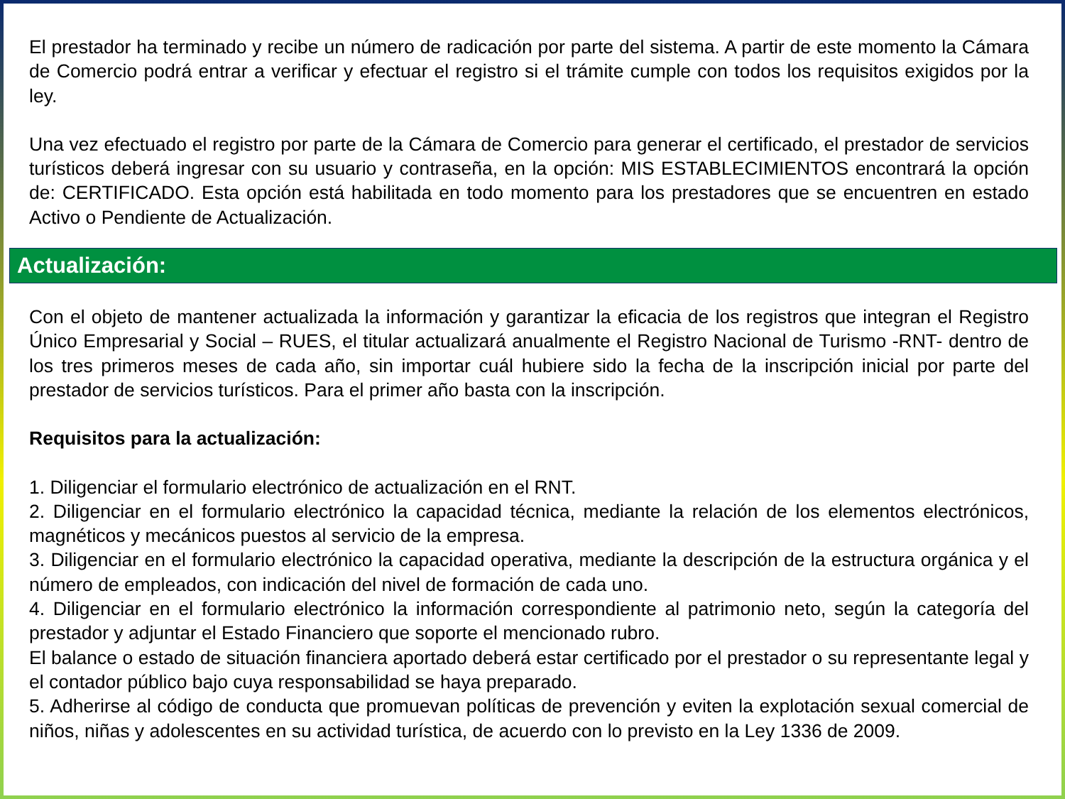El prestador ha terminado y recibe un número de radicación por parte del sistema. A partir de este momento la Cámara de Comercio podrá entrar a verificar y efectuar el registro si el trámite cumple con todos los requisitos exigidos por la ley.
Una vez efectuado el registro por parte de la Cámara de Comercio para generar el certificado, el prestador de servicios turísticos deberá ingresar con su usuario y contraseña, en la opción: MIS ESTABLECIMIENTOS encontrará la opción de: CERTIFICADO. Esta opción está habilitada en todo momento para los prestadores que se encuentren en estado Activo o Pendiente de Actualización.
Actualización:
Con el objeto de mantener actualizada la información y garantizar la eficacia de los registros que integran el Registro Único Empresarial y Social – RUES, el titular actualizará anualmente el Registro Nacional de Turismo -RNT- dentro de los tres primeros meses de cada año, sin importar cuál hubiere sido la fecha de la inscripción inicial por parte del prestador de servicios turísticos. Para el primer año basta con la inscripción.
Requisitos para la actualización:
1. Diligenciar el formulario electrónico de actualización en el RNT.
2. Diligenciar en el formulario electrónico la capacidad técnica, mediante la relación de los elementos electrónicos, magnéticos y mecánicos puestos al servicio de la empresa.
3. Diligenciar en el formulario electrónico la capacidad operativa, mediante la descripción de la estructura orgánica y el número de empleados, con indicación del nivel de formación de cada uno.
4. Diligenciar en el formulario electrónico la información correspondiente al patrimonio neto, según la categoría del prestador y adjuntar el Estado Financiero que soporte el mencionado rubro.
El balance o estado de situación financiera aportado deberá estar certificado por el prestador o su representante legal y el contador público bajo cuya responsabilidad se haya preparado.
5. Adherirse al código de conducta que promuevan políticas de prevención y eviten la explotación sexual comercial de niños, niñas y adolescentes en su actividad turística, de acuerdo con lo previsto en la Ley 1336 de 2009.